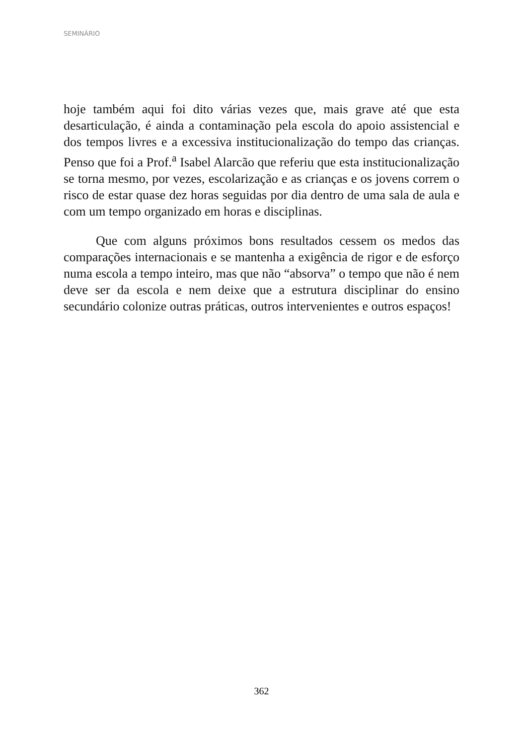SEMINÁRIO
hoje também aqui foi dito várias vezes que, mais grave até que esta desarticulação, é ainda a contaminação pela escola do apoio assistencial e dos tempos livres e a excessiva institucionalização do tempo das crianças. Penso que foi a Prof.<sup>a</sup> Isabel Alarcão que referiu que esta institucionalização se torna mesmo, por vezes, escolarização e as crianças e os jovens correm o risco de estar quase dez horas seguidas por dia dentro de uma sala de aula e com um tempo organizado em horas e disciplinas.
Que com alguns próximos bons resultados cessem os medos das comparações internacionais e se mantenha a exigência de rigor e de esforço numa escola a tempo inteiro, mas que não “absorva” o tempo que não é nem deve ser da escola e nem deixe que a estrutura disciplinar do ensino secundário colonize outras práticas, outros intervenientes e outros espaços!
362